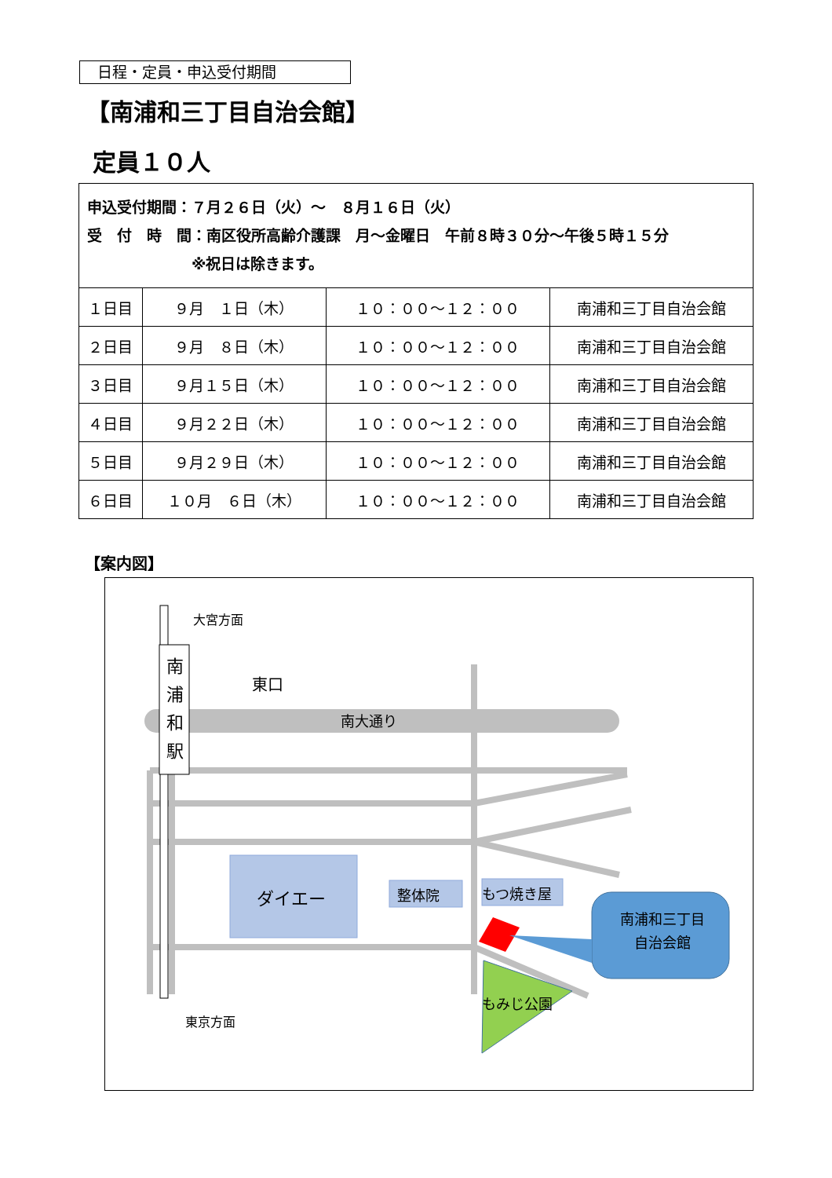日程・定員・申込受付期間
【南浦和三丁目自治会館】
定員１０人
| 申込受付期間：７月２６日（火）～ ８月１６日（火） 受 付 時 間：南区役所高齢介護課 月～金曜日 午前８時３０分～午後５時１５分 ※祝日は除きます。 | | | |
| １日目 | ９月 １日（木） | １０：００～１２：００ | 南浦和三丁目自治会館 |
| ２日目 | ９月 ８日（木） | １０：００～１２：００ | 南浦和三丁目自治会館 |
| ３日目 | ９月１５日（木） | １０：００～１２：００ | 南浦和三丁目自治会館 |
| ４日目 | ９月２２日（木） | １０：００～１２：００ | 南浦和三丁目自治会館 |
| ５日目 | ９月２９日（木） | １０：００～１２：００ | 南浦和三丁目自治会館 |
| ６日目 | １０月 ６日（木） | １０：００～１２：００ | 南浦和三丁目自治会館 |
【案内図】
大宮方面
南浦和駅
東口
南大通り
ダイエー 整体院 もつ焼き屋
南浦和三丁目
自治会館
もみじ公園
東京方面